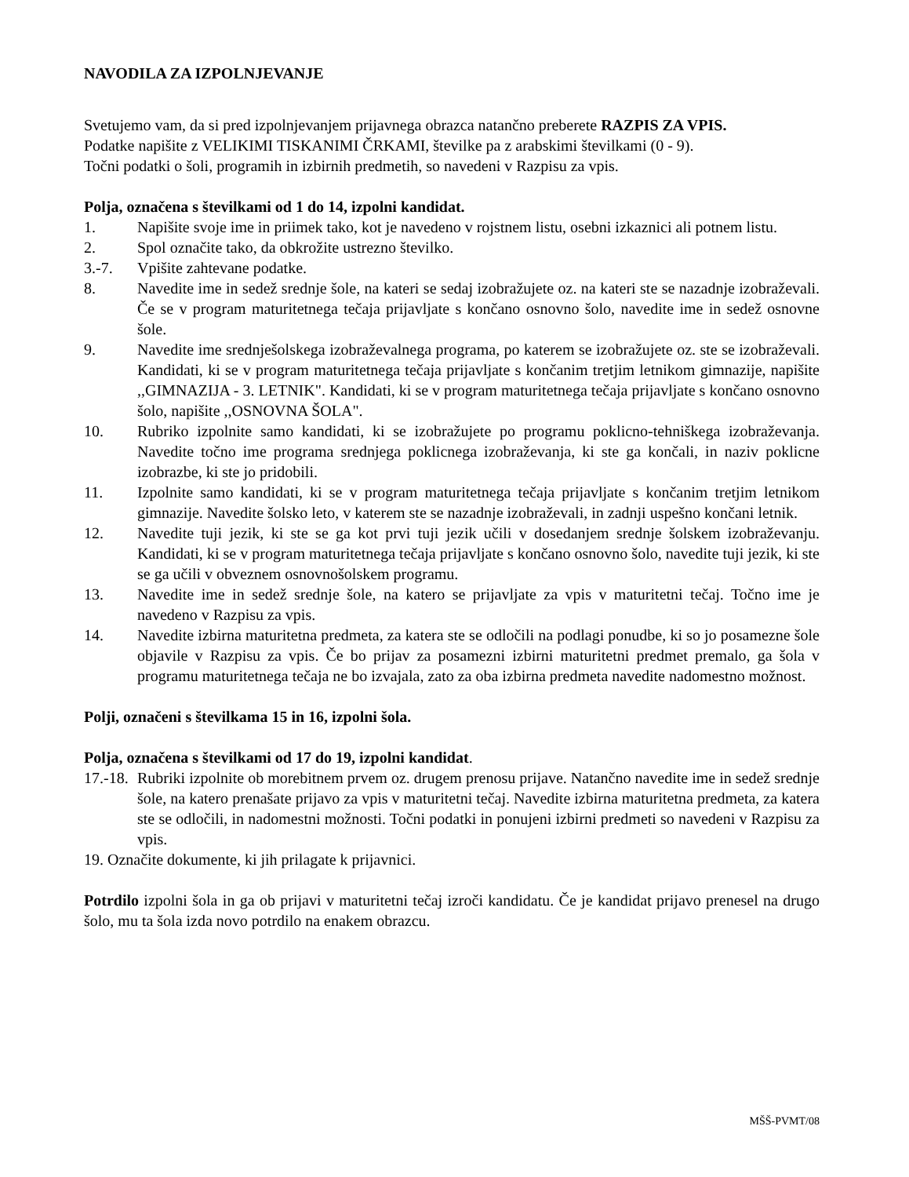NAVODILA ZA IZPOLNJEVANJE
Svetujemo vam, da si pred izpolnjevanjem prijavnega obrazca natančno preberete RAZPIS ZA VPIS.
Podatke napišite z VELIKIMI TISKANIMI ČRKAMI, številke pa z arabskimi številkami (0 - 9).
Točni podatki o šoli, programih in izbirnih predmetih, so navedeni v Razpisu za vpis.
Polja, označena s številkami od 1 do 14, izpolni kandidat.
1. Napišite svoje ime in priimek tako, kot je navedeno v rojstnem listu, osebni izkaznici ali potnem listu.
2. Spol označite tako, da obkrožite ustrezno številko.
3.-7. Vpišite zahtevane podatke.
8. Navedite ime in sedež srednje šole, na kateri se sedaj izobražujete oz. na kateri ste se nazadnje izobraževali. Če se v program maturitetnega tečaja prijavljate s končano osnovno šolo, navedite ime in sedež osnovne šole.
9. Navedite ime srednješolskega izobraževalnega programa, po katerem se izobražujete oz. ste se izobraževali. Kandidati, ki se v program maturitetnega tečaja prijavljate s končanim tretjim letnikom gimnazije, napišite ,,GIMNAZIJA - 3. LETNIK". Kandidati, ki se v program maturitetnega tečaja prijavljate s končano osnovno šolo, napišite ,,OSNOVNA ŠOLA".
10. Rubriko izpolnite samo kandidati, ki se izobražujete po programu poklicno-tehniškega izobraževanja. Navedite točno ime programa srednjega poklicnega izobraževanja, ki ste ga končali, in naziv poklicne izobrazbe, ki ste jo pridobili.
11. Izpolnite samo kandidati, ki se v program maturitetnega tečaja prijavljate s končanim tretjim letnikom gimnazije. Navedite šolsko leto, v katerem ste se nazadnje izobraževali, in zadnji uspešno končani letnik.
12. Navedite tuji jezik, ki ste se ga kot prvi tuji jezik učili v dosedanjem srednje šolskem izobraževanju. Kandidati, ki se v program maturitetnega tečaja prijavljate s končano osnovno šolo, navedite tuji jezik, ki ste se ga učili v obveznem osnovnošolskem programu.
13. Navedite ime in sedež srednje šole, na katero se prijavljate za vpis v maturitetni tečaj. Točno ime je navedeno v Razpisu za vpis.
14. Navedite izbirna maturitetna predmeta, za katera ste se odločili na podlagi ponudbe, ki so jo posamezne šole objavile v Razpisu za vpis. Če bo prijav za posamezni izbirni maturitetni predmet premalo, ga šola v programu maturitetnega tečaja ne bo izvajala, zato za oba izbirna predmeta navedite nadomestno možnost.
Polji, označeni s številkama 15 in 16, izpolni šola.
Polja, označena s številkami od 17 do 19, izpolni kandidat.
17.-18. Rubriki izpolnite ob morebitnem prvem oz. drugem prenosu prijave. Natančno navedite ime in sedež srednje šole, na katero prenašate prijavo za vpis v maturitetni tečaj. Navedite izbirna maturitetna predmeta, za katera ste se odločili, in nadomestni možnosti. Točni podatki in ponujeni izbirni predmeti so navedeni v Razpisu za vpis.
19. Označite dokumente, ki jih prilagate k prijavnici.
Potrdilo izpolni šola in ga ob prijavi v maturitetni tečaj izroči kandidatu. Če je kandidat prijavo prenesel na drugo šolo, mu ta šola izda novo potrdilo na enakem obrazcu.
MŠŠ-PVMT/08